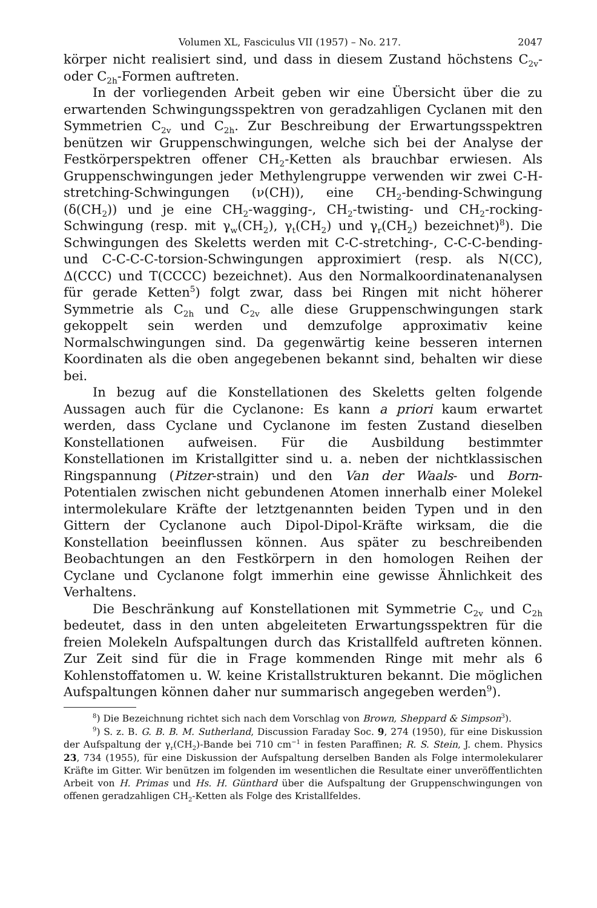Volumen XL, Fasciculus VII (1957) – No. 217. 2047
körper nicht realisiert sind, und dass in diesem Zustand höchstens C<sub>2v</sub>- oder C<sub>2h</sub>-Formen auftreten.
In der vorliegenden Arbeit geben wir eine Übersicht über die zu erwartenden Schwingungsspektren von geradzahligen Cyclanen mit den Symmetrien C<sub>2v</sub> und C<sub>2h</sub>. Zur Beschreibung der Erwartungsspektren benützen wir Gruppenschwingungen, welche sich bei der Analyse der Festkörperspektren offener CH<sub>2</sub>-Ketten als brauchbar erwiesen. Als Gruppenschwingungen jeder Methylengruppe verwenden wir zwei C-H-stretching-Schwingungen (ν(CH)), eine CH<sub>2</sub>-bending-Schwingung (δ(CH<sub>2</sub>)) und je eine CH<sub>2</sub>-wagging-, CH<sub>2</sub>-twisting- und CH<sub>2</sub>-rocking-Schwingung (resp. mit γ<sub>w</sub>(CH<sub>2</sub>), γ<sub>t</sub>(CH<sub>2</sub>) und γ<sub>r</sub>(CH<sub>2</sub>) bezeichnet)<sup>8</sup>). Die Schwingungen des Skeletts werden mit C-C-stretching-, C-C-C-bending- und C-C-C-C-torsion-Schwingungen approximiert (resp. als N(CC), Δ(CCC) und T(CCCC) bezeichnet). Aus den Normalkoordinatenanalysen für gerade Ketten<sup>5</sup>) folgt zwar, dass bei Ringen mit nicht höherer Symmetrie als C<sub>2h</sub> und C<sub>2v</sub> alle diese Gruppenschwingungen stark gekoppelt sein werden und demzufolge approximativ keine Normalschwingungen sind. Da gegenwärtig keine besseren internen Koordinaten als die oben angegebenen bekannt sind, behalten wir diese bei.
In bezug auf die Konstellationen des Skeletts gelten folgende Aussagen auch für die Cyclanone: Es kann a priori kaum erwartet werden, dass Cyclane und Cyclanone im festen Zustand dieselben Konstellationen aufweisen. Für die Ausbildung bestimmter Konstellationen im Kristallgitter sind u. a. neben der nichtklassischen Ringspannung (Pitzer-strain) und den Van der Waals- und Born-Potentialen zwischen nicht gebundenen Atomen innerhalb einer Molekel intermolekulare Kräfte der letztgenannten beiden Typen und in den Gittern der Cyclanone auch Dipol-Dipol-Kräfte wirksam, die die Konstellation beeinflussen können. Aus später zu beschreibenden Beobachtungen an den Festkörpern in den homologen Reihen der Cyclane und Cyclanone folgt immerhin eine gewisse Ähnlichkeit des Verhaltens.
Die Beschränkung auf Konstellationen mit Symmetrie C<sub>2v</sub> und C<sub>2h</sub> bedeutet, dass in den unten abgeleiteten Erwartungsspektren für die freien Molekeln Aufspaltungen durch das Kristallfeld auftreten können. Zur Zeit sind für die in Frage kommenden Ringe mit mehr als 6 Kohlenstoffatomen u. W. keine Kristallstrukturen bekannt. Die möglichen Aufspaltungen können daher nur summarisch angegeben werden<sup>9</sup>).
<sup>8</sup>) Die Bezeichnung richtet sich nach dem Vorschlag von Brown, Sheppard & Simpson<sup>3</sup>).
<sup>9</sup>) S. z. B. G. B. B. M. Sutherland, Discussion Faraday Soc. 9, 274 (1950), für eine Diskussion der Aufspaltung der γ<sub>r</sub>(CH<sub>2</sub>)-Bande bei 710 cm<sup>−1</sup> in festen Paraffinen; R. S. Stein, J. chem. Physics 23, 734 (1955), für eine Diskussion der Aufspaltung derselben Banden als Folge intermolekularer Kräfte im Gitter. Wir benützen im folgenden im wesentlichen die Resultate einer unveröffentlichten Arbeit von H. Primas und Hs. H. Günthard über die Aufspaltung der Gruppenschwingungen von offenen geradzahligen CH<sub>2</sub>-Ketten als Folge des Kristallfeldes.